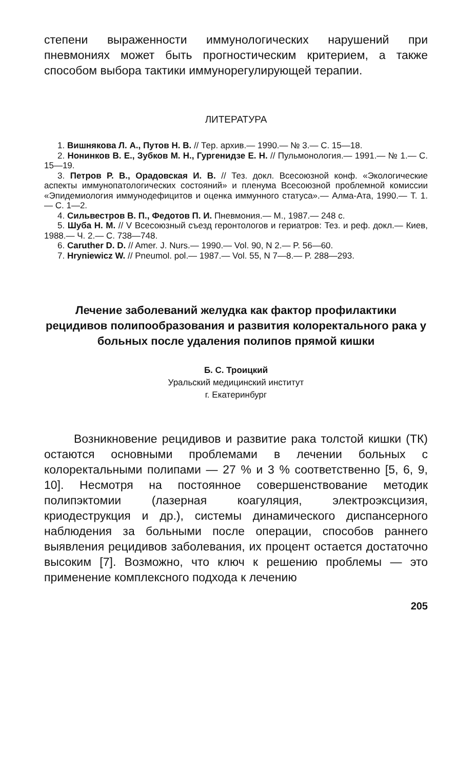степени выраженности иммунологических нарушений при пневмониях может быть прогностическим критерием, а также способом выбора тактики иммунорегулирующей терапии.
ЛИТЕРАТУРА
1. Вишнякова Л. А., Путов Н. В. // Тер. архив.— 1990.— № 3.— С. 15—18.
2. Нонинков В. Е., Зубков М. Н., Гургенидзе Е. Н. // Пульмонология.— 1991.— № 1.— С. 15—19.
3. Петров Р. В., Орадовская И. В. // Тез. докл. Всесоюзной конф. «Экологические аспекты иммунопатологических состояний» и пленума Всесоюзной проблемной комиссии «Эпидемиология иммунодефицитов и оценка иммунного статуса».— Алма-Ата, 1990.— Т. 1.— С. 1—2.
4. Сильвестров В. П., Федотов П. И. Пневмония.— М., 1987.— 248 с.
5. Шуба Н. М. // V Всесоюзный съезд геронтологов и гериатров: Тез. и реф. докл.— Киев, 1988.— Ч. 2.— С. 738—748.
6. Caruther D. D. // Amer. J. Nurs.— 1990.— Vol. 90, N 2.— P. 56—60.
7. Hryniewicz W. // Pneumol. pol.— 1987.— Vol. 55, N 7—8.— P. 288—293.
Лечение заболеваний желудка как фактор профилактики рецидивов полипообразования и развития колоректального рака у больных после удаления полипов прямой кишки
Б. С. Троицкий
Уральский медицинский институт
г. Екатеринбург
Возникновение рецидивов и развитие рака толстой кишки (ТК) остаются основными проблемами в лечении больных с колоректальными полипами — 27 % и 3 % соответственно [5, 6, 9, 10]. Несмотря на постоянное совершенствование методик полипэктомии (лазерная коагуляция, электроэксцизия, криодеструкция и др.), системы динамического диспансерного наблюдения за больными после операции, способов раннего выявления рецидивов заболевания, их процент остается достаточно высоким [7]. Возможно, что ключ к решению проблемы — это применение комплексного подхода к лечению
205